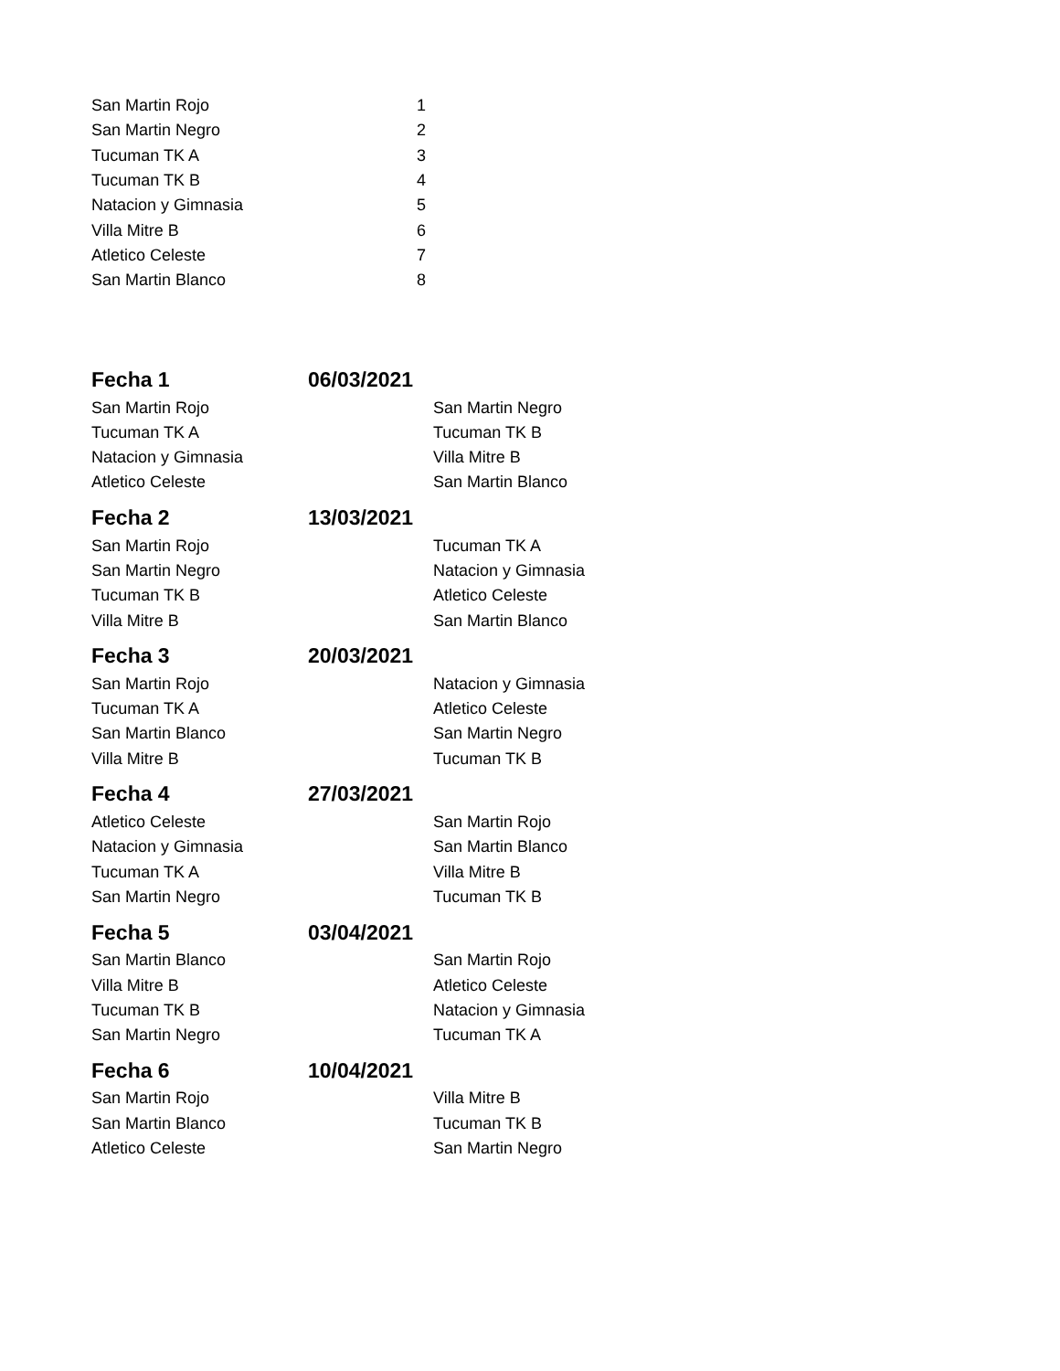| San Martin Rojo | 1 |
| San Martin Negro | 2 |
| Tucuman TK A | 3 |
| Tucuman TK B | 4 |
| Natacion y Gimnasia | 5 |
| Villa Mitre B | 6 |
| Atletico Celeste | 7 |
| San Martin Blanco | 8 |
| Fecha 1 | 06/03/2021 | |
| San Martin Rojo | | San Martin Negro |
| Tucuman TK A | | Tucuman TK B |
| Natacion y Gimnasia | | Villa Mitre B |
| Atletico Celeste | | San Martin Blanco |
| Fecha 2 | 13/03/2021 | |
| San Martin Rojo | | Tucuman TK A |
| San Martin Negro | | Natacion y Gimnasia |
| Tucuman TK B | | Atletico Celeste |
| Villa Mitre B | | San Martin Blanco |
| Fecha 3 | 20/03/2021 | |
| San Martin Rojo | | Natacion y Gimnasia |
| Tucuman TK A | | Atletico Celeste |
| San Martin Blanco | | San Martin Negro |
| Villa Mitre B | | Tucuman TK B |
| Fecha 4 | 27/03/2021 | |
| Atletico Celeste | | San Martin Rojo |
| Natacion y Gimnasia | | San Martin Blanco |
| Tucuman TK A | | Villa Mitre B |
| San Martin Negro | | Tucuman TK B |
| Fecha 5 | 03/04/2021 | |
| San Martin Blanco | | San Martin Rojo |
| Villa Mitre B | | Atletico Celeste |
| Tucuman TK B | | Natacion y Gimnasia |
| San Martin Negro | | Tucuman TK A |
| Fecha 6 | 10/04/2021 | |
| San Martin Rojo | | Villa Mitre B |
| San Martin Blanco | | Tucuman TK B |
| Atletico Celeste | | San Martin Negro |